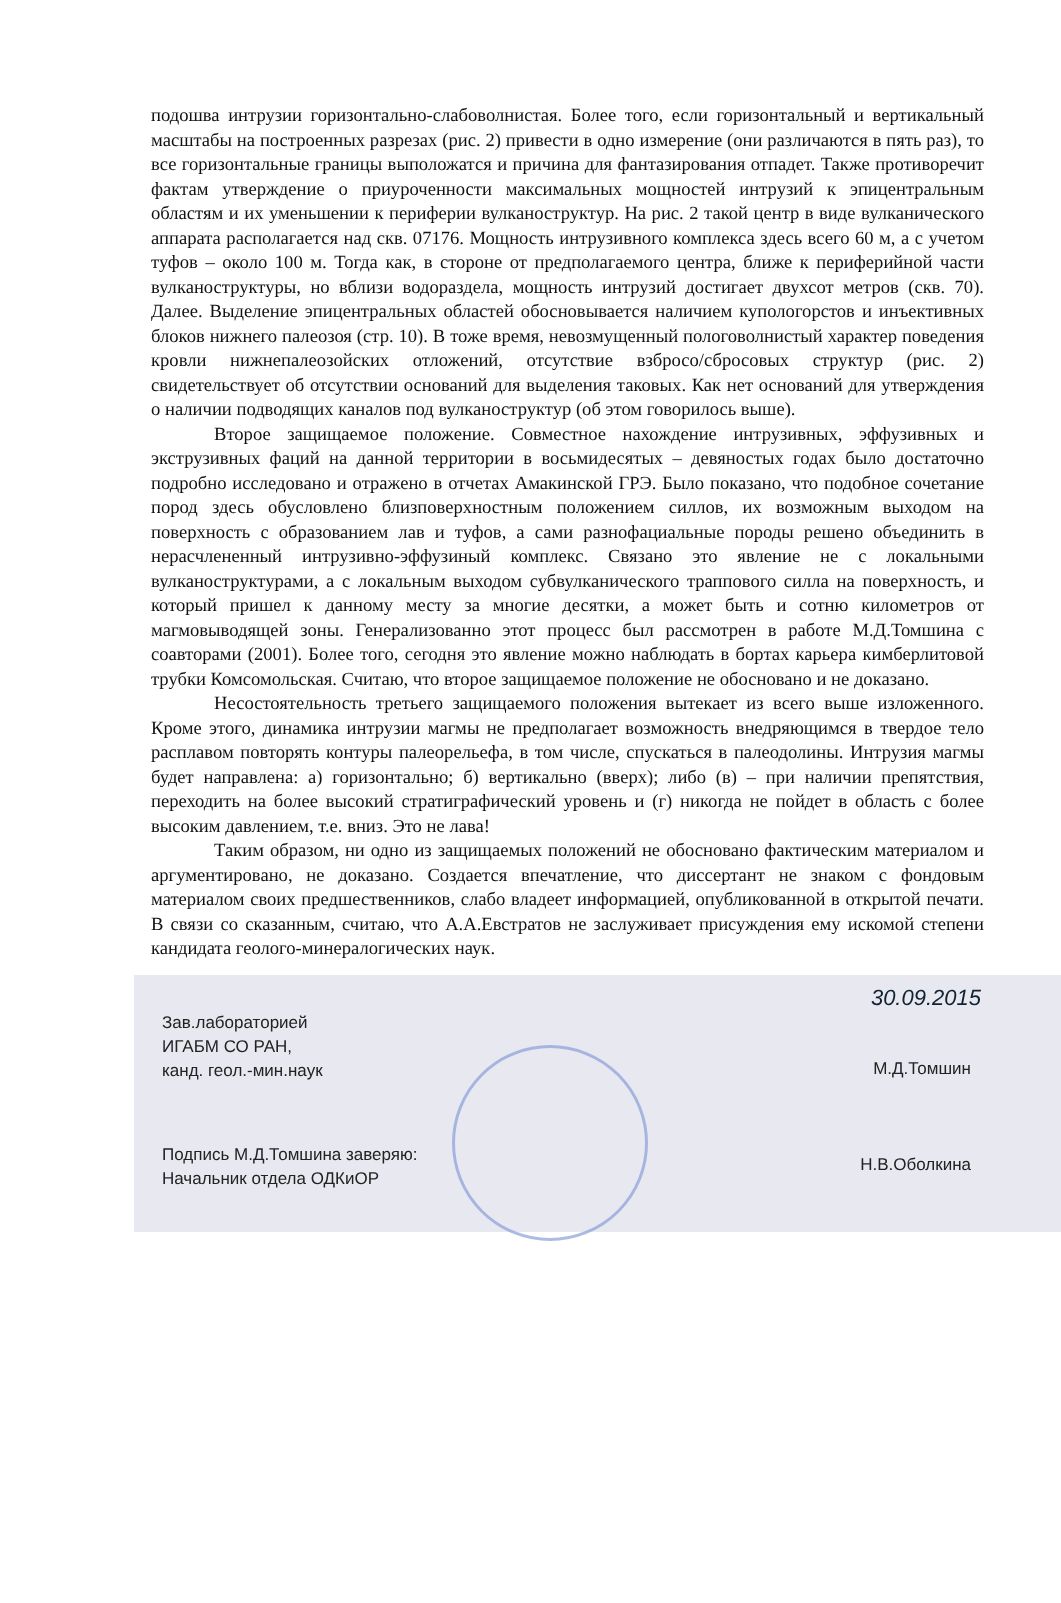подошва интрузии горизонтально-слабоволнистая. Более того, если горизонтальный и вертикальный масштабы на построенных разрезах (рис. 2) привести в одно измерение (они различаются в пять раз), то все горизонтальные границы выположатся и причина для фантазирования отпадет. Также противоречит фактам утверждение о приуроченности максимальных мощностей интрузий к эпицентральным областям и их уменьшении к периферии вулканоструктур. На рис. 2 такой центр в виде вулканического аппарата располагается над скв. 07176. Мощность интрузивного комплекса здесь всего 60 м, а с учетом туфов – около 100 м. Тогда как, в стороне от предполагаемого центра, ближе к периферийной части вулканоструктуры, но вблизи водораздела, мощность интрузий достигает двухсот метров (скв. 70). Далее. Выделение эпицентральных областей обосновывается наличием купологорстов и инъективных блоков нижнего палеозоя (стр. 10). В тоже время, невозмущенный пологоволнистый характер поведения кровли нижнепалеозойских отложений, отсутствие взбросо/сбросовых структур (рис. 2) свидетельствует об отсутствии оснований для выделения таковых. Как нет оснований для утверждения о наличии подводящих каналов под вулканоструктур (об этом говорилось выше).
Второе защищаемое положение. Совместное нахождение интрузивных, эффузивных и экструзивных фаций на данной территории в восьмидесятых – девяностых годах было достаточно подробно исследовано и отражено в отчетах Амакинской ГРЭ. Было показано, что подобное сочетание пород здесь обусловлено близповерхностным положением силлов, их возможным выходом на поверхность с образованием лав и туфов, а сами разнофациальные породы решено объединить в нерасчлененный интрузивно-эффузиный комплекс. Связано это явление не с локальными вулканоструктурами, а с локальным выходом субвулканического траппового силла на поверхность, и который пришел к данному месту за многие десятки, а может быть и сотню километров от магмовыводящей зоны. Генерализованно этот процесс был рассмотрен в работе М.Д.Томшина с соавторами (2001). Более того, сегодня это явление можно наблюдать в бортах карьера кимберлитовой трубки Комсомольская. Считаю, что второе защищаемое положение не обосновано и не доказано.
Несостоятельность третьего защищаемого положения вытекает из всего выше изложенного. Кроме этого, динамика интрузии магмы не предполагает возможность внедряющимся в твердое тело расплавом повторять контуры палеорельефа, в том числе, спускаться в палеодолины. Интрузия магмы будет направлена: а) горизонтально; б) вертикально (вверх); либо (в) – при наличии препятствия, переходить на более высокий стратиграфический уровень и (г) никогда не пойдет в область с более высоким давлением, т.е. вниз. Это не лава!
Таким образом, ни одно из защищаемых положений не обосновано фактическим материалом и аргументировано, не доказано. Создается впечатление, что диссертант не знаком с фондовым материалом своих предшественников, слабо владеет информацией, опубликованной в открытой печати. В связи со сказанным, считаю, что А.А.Евстратов не заслуживает присуждения ему искомой степени кандидата геолого-минералогических наук.
30.09.2015
Зав.лабораторией
ИГАБМ СО РАН,
канд. геол.-мин.наук
М.Д.Томшин
Подпись М.Д.Томшина заверяю:
Начальник отдела ОДКиОР
Н.В.Оболкина